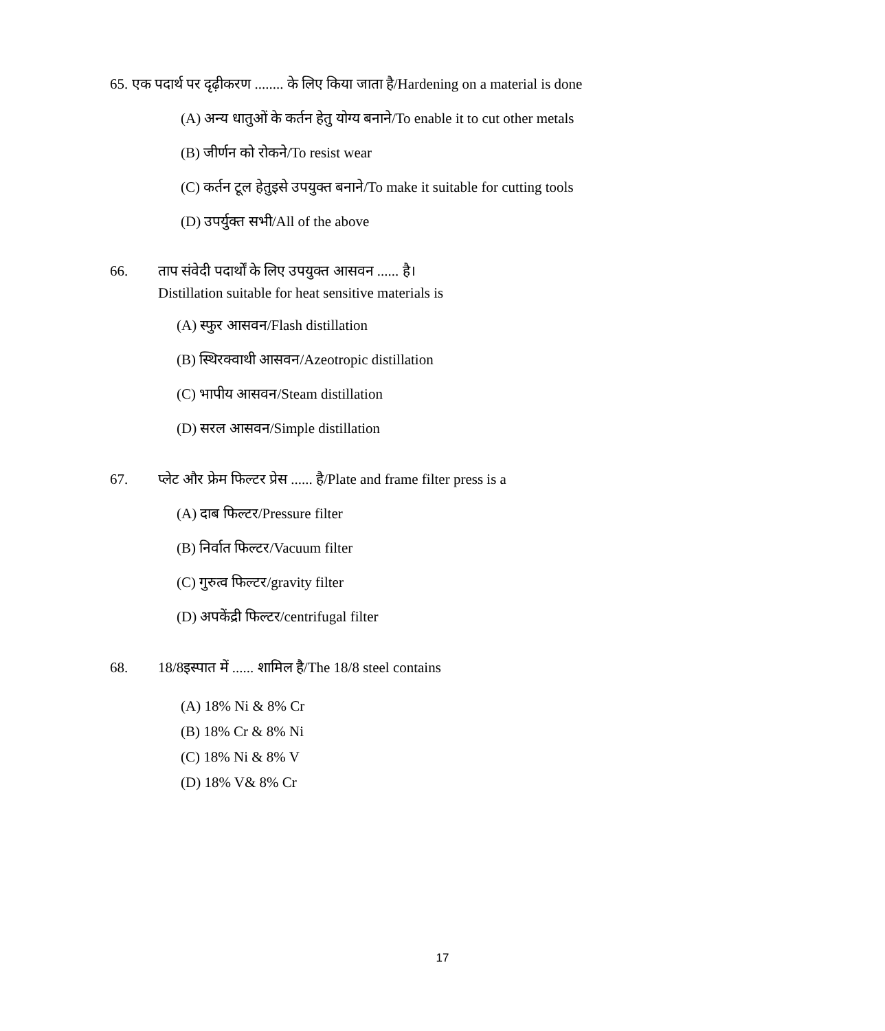65. एक पदार्थ पर दृढ़ीकरण ........ के लिए किया जाता है/Hardening on a material is done
(A) अन्य धातुओं के कर्तन हेतु योग्य बनाने/To enable it to cut other metals
(B) जीर्णन को रोकने/To resist wear
(C) कर्तन टूल हेतुइसे उपयुक्त बनाने/To make it suitable for cutting tools
(D) उपर्युक्त सभी/All of the above
66. ताप संवेदी पदार्थों के लिए उपयुक्त आसवन ...... है।
Distillation suitable for heat sensitive materials is
(A) स्फुर आसवन/Flash distillation
(B) स्थिरक्वाथी आसवन/Azeotropic distillation
(C) भापीय आसवन/Steam distillation
(D) सरल आसवन/Simple distillation
67. प्लेट और फ्रेम फिल्टर प्रेस ...... है/Plate and frame filter press is a
(A) दाब फिल्टर/Pressure filter
(B) निर्वात फिल्टर/Vacuum filter
(C) गुरुत्व फिल्टर/gravity filter
(D) अपकेंद्री फिल्टर/centrifugal filter
68. 18/8इस्पात में ...... शामिल है/The 18/8 steel contains
(A) 18% Ni & 8% Cr
(B) 18% Cr & 8% Ni
(C) 18% Ni & 8% V
(D) 18% V& 8% Cr
17